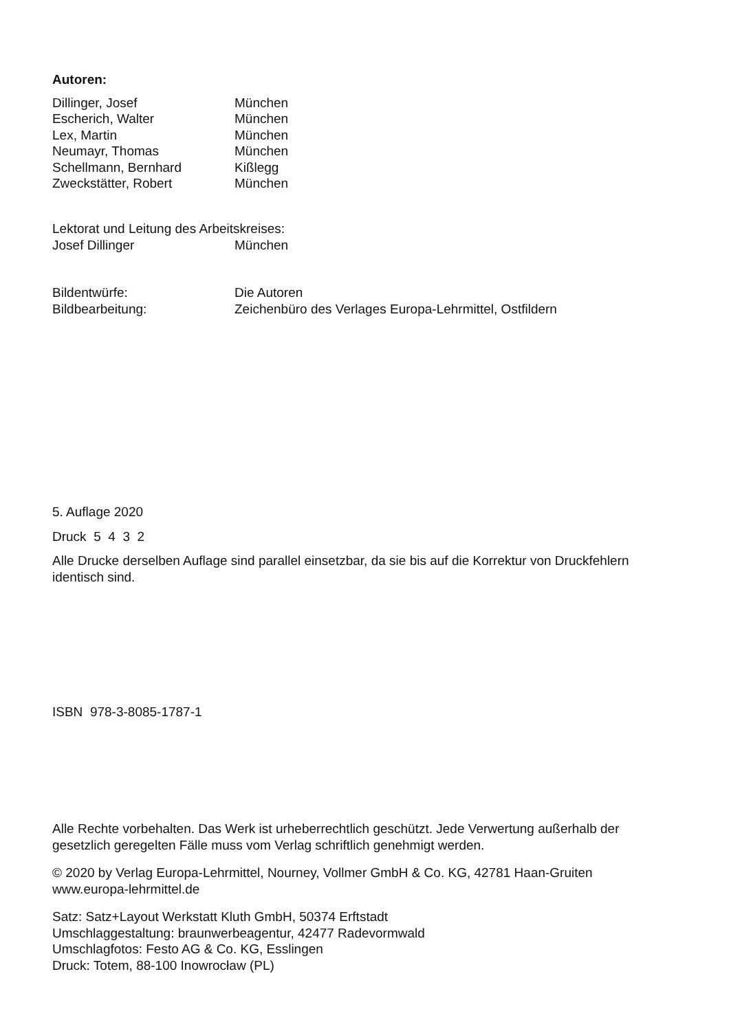Autoren:
Dillinger, Josef München
Escherich, Walter München
Lex, Martin München
Neumayr, Thomas München
Schellmann, Bernhard Kißlegg
Zweckstätter, Robert München
Lektorat und Leitung des Arbeitskreises:
Josef Dillinger München
Bildentwürfe: Die Autoren
Bildbearbeitung: Zeichenbüro des Verlages Europa-Lehrmittel, Ostfildern
5. Auflage 2020
Druck 5 4 3 2
Alle Drucke derselben Auflage sind parallel einsetzbar, da sie bis auf die Korrektur von Druckfehlern identisch sind.
ISBN 978-3-8085-1787-1
Alle Rechte vorbehalten. Das Werk ist urheberrechtlich geschützt. Jede Verwertung außerhalb der gesetzlich geregelten Fälle muss vom Verlag schriftlich genehmigt werden.
© 2020 by Verlag Europa-Lehrmittel, Nourney, Vollmer GmbH & Co. KG, 42781 Haan-Gruiten
www.europa-lehrmittel.de
Satz: Satz+Layout Werkstatt Kluth GmbH, 50374 Erftstadt
Umschlaggestaltung: braunwerbeagentur, 42477 Radevormwald
Umschlagfotos: Festo AG & Co. KG, Esslingen
Druck: Totem, 88-100 Inowrocław (PL)